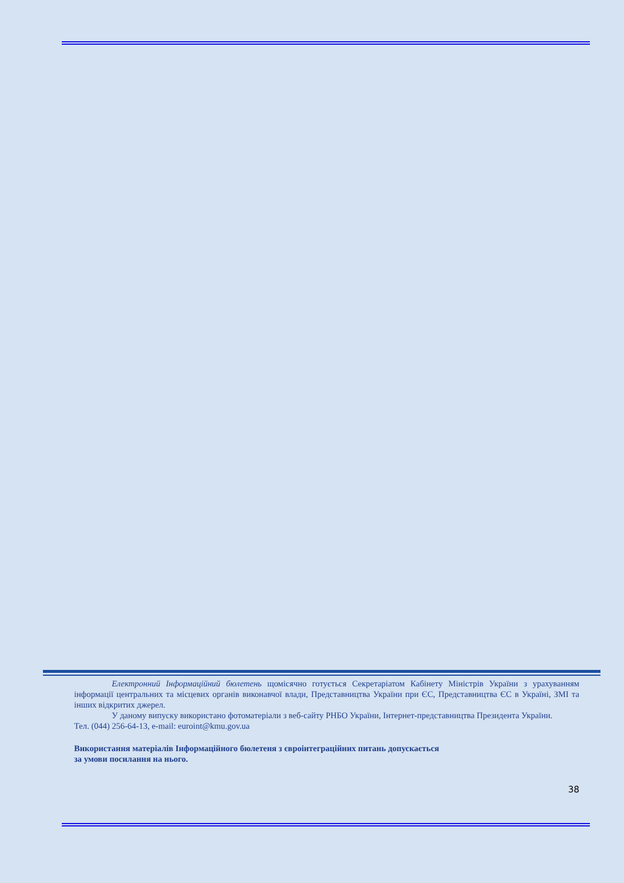Електронний Інформаційний бюлетень щомісячно готується Секретаріатом Кабінету Міністрів України з урахуванням інформації центральних та місцевих органів виконавчої влади, Представництва України при ЄС, Представництва ЄС в Україні, ЗМІ та інших відкритих джерел.
У даному випуску використано фотоматеріали з веб-сайту РНБО України, Інтернет-представництва Президента України.
Тел. (044) 256-64-13, e-mail: euroint@kmu.gov.ua
Використання матеріалів Інформаційного бюлетеня з євроінтеграційних питань допускається
за умови посилання на нього.
38